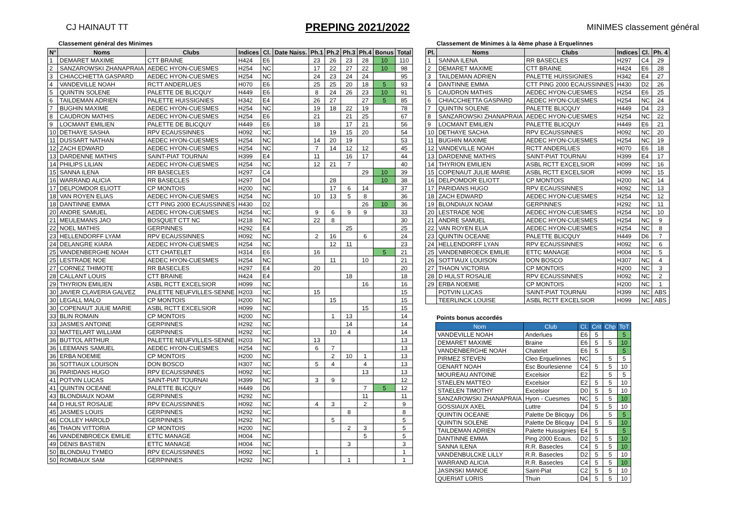CJ HAINAUT TT
PREPING 2021/2022
MINIMES classement général
Classement général des Minimes
| N° | Noms | Clubs | Indices | Cl. | Date Naiss. | Ph.1 | Ph.2 | Ph.3 | Ph.4 | Bonus | Total |
| --- | --- | --- | --- | --- | --- | --- | --- | --- | --- | --- | --- |
| 1 | DEMARET MAXIME | CTT BRAINE | H424 | E6 | | 23 | 26 | 23 | 28 | 10 | 110 |
| 2 | SANZAROWSKI ZHANAPRAIA | AEDEC HYON-CUESMES | H254 | NC | | 17 | 22 | 27 | 22 | 10 | 98 |
| 3 | CHIACCHIETTA GASPARD | AEDEC HYON-CUESMES | H254 | NC | | 24 | 23 | 24 | 24 | | 95 |
| 4 | VANDEVILLE NOAH | RCTT ANDERLUES | H070 | E6 | | 25 | 25 | 20 | 18 | 5 | 93 |
| 5 | QUINTIN SOLENE | PALETTE DE BLICQUY | H449 | E6 | | 8 | 24 | 26 | 23 | 10 | 91 |
| 6 | TAILDEMAN ADRIEN | PALETTE HUISSIGNIES | H342 | E4 | | 26 | 27 | | 27 | 5 | 85 |
| 7 | BUGHIN MAXIME | AEDEC HYON-CUESMES | H254 | NC | | 19 | 18 | 22 | 19 | | 78 |
| 8 | CAUDRON MATHIS | AEDEC HYON-CUESMES | H254 | E6 | | 21 | | 21 | 25 | | 67 |
| 9 | LOCMANT EMILIEN | PALETTE DE BLICQUY | H449 | E6 | | 18 | | 17 | 21 | | 56 |
| 10 | DETHAYE SASHA | RPV ECAUSSINNES | H092 | NC | | | 19 | 15 | 20 | | 54 |
| 11 | DUSSART NATHAN | AEDEC HYON-CUESMES | H254 | NC | | 14 | 20 | 19 | | | 53 |
| 12 | ZACH EDWARD | AEDEC HYON-CUESMES | H254 | NC | | 7 | 14 | 12 | 12 | | 45 |
| 13 | DARDENNE MATHIS | SAINT-PIAT TOURNAI | H399 | E4 | | 11 | | 16 | 17 | | 44 |
| 14 | PHILIPS LILIAN | AEDEC HYON-CUESMES | H254 | NC | | 12 | 21 | 7 | | | 40 |
| 15 | SANNA ILENA | RR BASECLES | H297 | C4 | | | | | 29 | 10 | 39 |
| 16 | WARRAND ALICIA | RR BASECLES | H297 | D4 | | | 28 | | | 10 | 38 |
| 17 | DELPOMDOR ELIOTT | CP MONTOIS | H200 | NC | | | 17 | 6 | 14 | | 37 |
| 18 | VAN ROYEN ELIAS | AEDEC HYON-CUESMES | H254 | NC | | 10 | 13 | 5 | 8 | | 36 |
| 18 | DANTINNE EMMA | CTT PING 2000 ECAUSSINNES | H430 | D2 | | | | | 26 | 10 | 36 |
| 20 | ANDRE SAMUEL | AEDEC HYON-CUESMES | H254 | NC | | 9 | 6 | 9 | 9 | | 33 |
| 21 | MEULEMANS JAO | BOSQUET CTT NC | H218 | NC | | 22 | 8 | | | | 30 |
| 22 | NOEL MATHIS | GERPINNES | H292 | E4 | | | | 25 | | | 25 |
| 23 | HELLENDORFF LYAM | RPV ECAUSSINNES | H092 | NC | | 2 | 16 | | 6 | | 24 |
| 24 | DELANGRE KIARA | AEDEC HYON-CUESMES | H254 | NC | | | 12 | 11 | | | 23 |
| 25 | VANDENBERGHE NOAH | CTT CHATELET | H314 | E6 | | 16 | | | | 5 | 21 |
| 25 | LESTRADE NOE | AEDEC HYON-CUESMES | H254 | NC | | | 11 | | 10 | | 21 |
| 27 | CORNEZ THIMOTE | RR BASECLES | H297 | E4 | | 20 | | | | | 20 |
| 28 | CALLANT LOUIS | CTT BRAINE | H424 | E4 | | | | 18 | | | 18 |
| 29 | THYRION EMILIEN | ASBL RCTT EXCELSIOR | H099 | NC | | | | | 16 | | 16 |
| 30 | JAVIER CLAVERIA GALVEZ | PALETTE NEUFVILLES-SENNE | H203 | NC | | 15 | | | | | 15 |
| 30 | LEGALL MALO | CP MONTOIS | H200 | NC | | | 15 | | | | 15 |
| 30 | COPENAUT JULIE MARIE | ASBL RCTT EXCELSIOR | H099 | NC | | | | | 15 | | 15 |
| 33 | BLIN ROMAIN | CP MONTOIS | H200 | NC | | | 1 | 13 | | | 14 |
| 33 | JASMES ANTOINE | GERPINNES | H292 | NC | | | | 14 | | | 14 |
| 33 | MATTELART WILLIAM | GERPINNES | H292 | NC | | | 10 | 4 | | | 14 |
| 36 | BUTTOL ARTHUR | PALETTE NEUFVILLES-SENNE | H203 | NC | | 13 | | | | | 13 |
| 36 | LEEMANS SAMUEL | AEDEC HYON-CUESMES | H254 | NC | | 6 | 7 | | | | 13 |
| 36 | ERBA NOEMIE | CP MONTOIS | H200 | NC | | | 2 | 10 | 1 | | 13 |
| 36 | SOTTIAUX LOUISON | DON BOSCO | H307 | NC | | 5 | 4 | | 4 | | 13 |
| 36 | PARIDANS HUGO | RPV ECAUSSINNES | H092 | NC | | | | | 13 | | 13 |
| 41 | POTVIN LUCAS | SAINT-PIAT TOURNAI | H399 | NC | | 3 | 9 | | | | 12 |
| 41 | QUINTIN OCEANE | PALETTE BLICQUY | H449 | D6 | | | | | 7 | 5 | 12 |
| 43 | BLONDIAUX NOAM | GERPINNES | H292 | NC | | | | | 11 | | 11 |
| 44 | D HULST ROSALIE | RPV ECAUSSINNES | H092 | NC | | 4 | 3 | | 2 | | 9 |
| 45 | JASMES LOUIS | GERPINNES | H292 | NC | | | | 8 | | | 8 |
| 46 | COLLEY HAROLD | GERPINNES | H292 | NC | | | 5 | | | | 5 |
| 46 | THAON VITTORIA | CP MONTOIS | H200 | NC | | | | 2 | 3 | | 5 |
| 46 | VANDENBROECK EMILIE | ETTC MANAGE | H004 | NC | | | | | 5 | | 5 |
| 49 | DENIS BASTIEN | ETTC MANAGE | H004 | NC | | | | 3 | | | 3 |
| 50 | BLONDIAU TYMEO | RPV ECAUSSINNES | H092 | NC | | 1 | | | | | 1 |
| 50 | ROMBAUX SAM | GERPINNES | H292 | NC | | | | 1 | | | 1 |
Classement de Minimes à la 4ème phase à Erquelinnes
| Pl. | Noms | Clubs | Indices | Cl. | Ph. 4 |
| --- | --- | --- | --- | --- | --- |
| 1 | SANNA ILENA | RR BASECLES | H297 | C4 | 29 |
| 2 | DEMARET MAXIME | CTT BRAINE | H424 | E6 | 28 |
| 3 | TAILDEMAN ADRIEN | PALETTE HUISSIGNIES | H342 | E4 | 27 |
| 4 | DANTINNE EMMA | CTT PING 2000 ECAUSSINNES | H430 | D2 | 26 |
| 5 | CAUDRON MATHIS | AEDEC HYON-CUESMES | H254 | E6 | 25 |
| 6 | CHIACCHIETTA GASPARD | AEDEC HYON-CUESMES | H254 | NC | 24 |
| 7 | QUINTIN SOLENE | PALETTE BLICQUY | H449 | D4 | 23 |
| 8 | SANZAROWSKI ZHANAPRAIA | AEDEC HYON-CUESMES | H254 | NC | 22 |
| 9 | LOCMANT EMILIEN | PALETTE BLICQUY | H449 | E6 | 21 |
| 10 | DETHAYE SACHA | RPV ECAUSSINNES | H092 | NC | 20 |
| 11 | BUGHIN MAXIME | AEDEC HYON-CUESMES | H254 | NC | 19 |
| 12 | VANDEVILLE NOAH | RCTT ANDERLUES | H070 | E6 | 18 |
| 13 | DARDENNE MATHIS | SAINT-PIAT TOURNAI | H399 | E4 | 17 |
| 14 | THYRION EMILIEN | ASBL RCTT EXCELSIOR | H099 | NC | 16 |
| 15 | COPENAUT JULIE MARIE | ASBL RCTT EXCELSIOR | H099 | NC | 15 |
| 16 | DELPOMDOR ELIOTT | CP MONTOIS | H200 | NC | 14 |
| 17 | PARIDANS HUGO | RPV ECAUSSINNES | H092 | NC | 13 |
| 18 | ZACH EDWARD | AEDEC HYON-CUESMES | H254 | NC | 12 |
| 19 | BLONDIAUX NOAM | GERPINNES | H292 | NC | 11 |
| 20 | LESTRADE NOE | AEDEC HYON-CUESMES | H254 | NC | 10 |
| 21 | ANDRE SAMUEL | AEDEC HYON-CUESMES | H254 | NC | 9 |
| 22 | VAN ROYEN ELIA | AEDEC HYON-CUESMES | H254 | NC | 8 |
| 23 | QUINTIN OCEANE | PALETTE BLICQUY | H449 | D6 | 7 |
| 24 | HELLENDORFF LYAN | RPV ECAUSSINNES | H092 | NC | 6 |
| 25 | VANDENBROECK EMILIE | ETTC MANAGE | H004 | NC | 5 |
| 26 | SOTTIAUX LOUISON | DON BOSCO | H307 | NC | 4 |
| 27 | THAON VICTORIA | CP MONTOIS | H200 | NC | 3 |
| 28 | D HULST ROSALIE | RPV ECAUSSINNES | H092 | NC | 2 |
| 29 | ERBA NOEMIE | CP MONTOIS | H200 | NC | 1 |
| | POTVIN LUCAS | SAINT-PIAT TOURNAI | H399 | NC | ABS |
| | TEERLINCK LOUISE | ASBL RCTT EXCELSIOR | H099 | NC | ABS |
Points bonus accordés
| Nom | Club | Cl. | Crit | Chp | ToT |
| --- | --- | --- | --- | --- | --- |
| VANDEVILLE NOAH | Anderlues | E6 | 5 | | 5 |
| DEMARET MAXIME | Braine | E6 | 5 | 5 | 10 |
| VANDENBERGHE NOAH | Chatelet | E6 | 5 | | 5 |
| PIRMEZ STEVEN | Cleo Erquelinnes | NC | | 5 | 5 |
| GENART NOAH | Esc Bourlesienne | C4 | 5 | 5 | 10 |
| MOUREAU ANTOINE | Excelsior | E2 | | 5 | 5 |
| STAELEN MATTEO | Excelsior | E2 | 5 | 5 | 10 |
| STAELEN TIMOTHY | Excelsior | D0 | 5 | 5 | 10 |
| SANZAROWSKI ZHANAPRAIA | Hyon - Cuesmes | NC | 5 | 5 | 10 |
| GOSSIAUX AXEL | Luttre | D4 | 5 | 5 | 10 |
| QUINTIN OCEANE | Palette De Blicquy | D6 | | 5 | 5 |
| QUINTIN SOLENE | Palette De Blicquy | D4 | 5 | 5 | 10 |
| TAILDEMAN ADRIEN | Palette Huissignies | E4 | 5 | | 5 |
| DANTINNE EMMA | Ping 2000 Ecaus. | D2 | 5 | 5 | 10 |
| SANNA ILENA | R.R. Basecles | C4 | 5 | 5 | 10 |
| VANDENBULCKE LILLY | R.R. Basecles | D2 | 5 | 5 | 10 |
| WARRAND ALICIA | R.R. Basecles | C4 | 5 | 5 | 10 |
| JASINSKI MANOE | Saint-Piat | C2 | 5 | 5 | 10 |
| QUERIAT LORIS | Thuin | D4 | 5 | 5 | 10 |